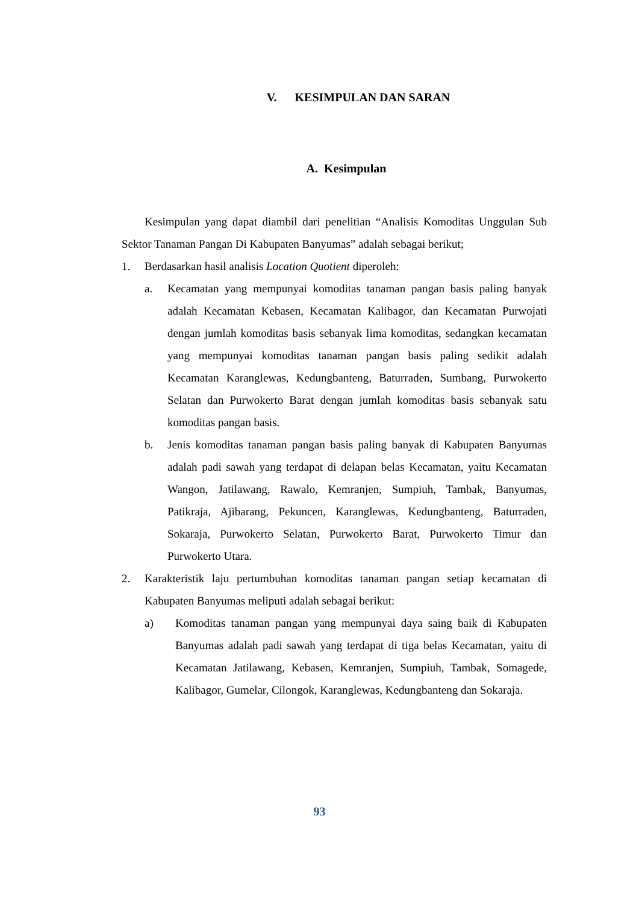V. KESIMPULAN DAN SARAN
A. Kesimpulan
Kesimpulan yang dapat diambil dari penelitian “Analisis Komoditas Unggulan Sub Sektor Tanaman Pangan Di Kabupaten Banyumas” adalah sebagai berikut;
1. Berdasarkan hasil analisis Location Quotient diperoleh:
a. Kecamatan yang mempunyai komoditas tanaman pangan basis paling banyak adalah Kecamatan Kebasen, Kecamatan Kalibagor, dan Kecamatan Purwojati dengan jumlah komoditas basis sebanyak lima komoditas, sedangkan kecamatan yang mempunyai komoditas tanaman pangan basis paling sedikit adalah Kecamatan Karanglewas, Kedungbanteng, Baturraden, Sumbang, Purwokerto Selatan dan Purwokerto Barat dengan jumlah komoditas basis sebanyak satu komoditas pangan basis.
b. Jenis komoditas tanaman pangan basis paling banyak di Kabupaten Banyumas adalah padi sawah yang terdapat di delapan belas Kecamatan, yaitu Kecamatan Wangon, Jatilawang, Rawalo, Kemranjen, Sumpiuh, Tambak, Banyumas, Patikraja, Ajibarang, Pekuncen, Karanglewas, Kedungbanteng, Baturraden, Sokaraja, Purwokerto Selatan, Purwokerto Barat, Purwokerto Timur dan Purwokerto Utara.
2. Karakteristik laju pertumbuhan komoditas tanaman pangan setiap kecamatan di Kabupaten Banyumas meliputi adalah sebagai berikut:
a) Komoditas tanaman pangan yang mempunyai daya saing baik di Kabupaten Banyumas adalah padi sawah yang terdapat di tiga belas Kecamatan, yaitu di Kecamatan Jatilawang, Kebasen, Kemranjen, Sumpiuh, Tambak, Somagede, Kalibagor, Gumelar, Cilongok, Karanglewas, Kedungbanteng dan Sokaraja.
93